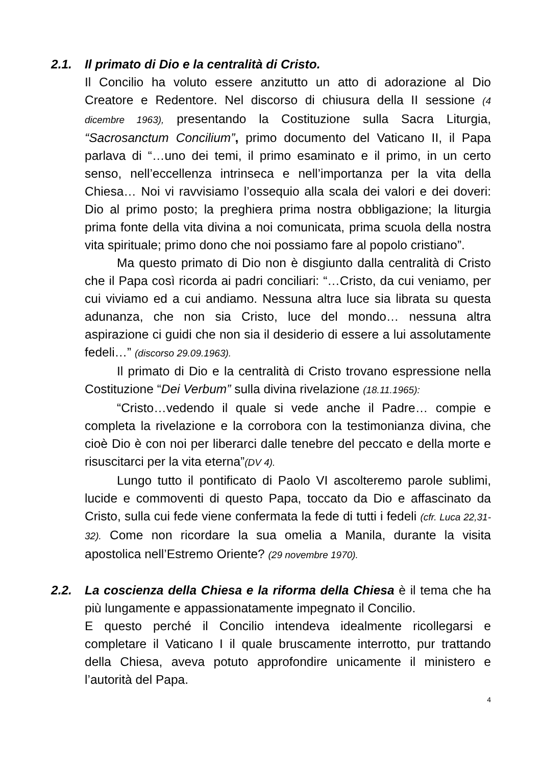2.1. Il primato di Dio e la centralità di Cristo.
Il Concilio ha voluto essere anzitutto un atto di adorazione al Dio Creatore e Redentore. Nel discorso di chiusura della II sessione (4 dicembre 1963), presentando la Costituzione sulla Sacra Liturgia, “Sacrosanctum Concilium”, primo documento del Vaticano II, il Papa parlava di “…uno dei temi, il primo esaminato e il primo, in un certo senso, nell’eccellenza intrinseca e nell’importanza per la vita della Chiesa… Noi vi ravvisiamo l’ossequio alla scala dei valori e dei doveri: Dio al primo posto; la preghiera prima nostra obbligazione; la liturgia prima fonte della vita divina a noi comunicata, prima scuola della nostra vita spirituale; primo dono che noi possiamo fare al popolo cristiano”.
Ma questo primato di Dio non è disgiunto dalla centralità di Cristo che il Papa così ricorda ai padri conciliari: “…Cristo, da cui veniamo, per cui viviamo ed a cui andiamo. Nessuna altra luce sia librata su questa adunanza, che non sia Cristo, luce del mondo… nessuna altra aspirazione ci guidi che non sia il desiderio di essere a lui assolutamente fedeli…” (discorso 29.09.1963).
Il primato di Dio e la centralità di Cristo trovano espressione nella Costituzione “Dei Verbum” sulla divina rivelazione (18.11.1965):
“Cristo…vedendo il quale si vede anche il Padre… compie e completa la rivelazione e la corrobora con la testimonianza divina, che cioè Dio è con noi per liberarci dalle tenebre del peccato e della morte e risuscitarci per la vita eterna”(DV 4).
Lungo tutto il pontificato di Paolo VI ascolteremo parole sublimi, lucide e commoventi di questo Papa, toccato da Dio e affascinato da Cristo, sulla cui fede viene confermata la fede di tutti i fedeli (cfr. Luca 22,31-32). Come non ricordare la sua omelia a Manila, durante la visita apostolica nell’Estremo Oriente? (29 novembre 1970).
2.2. La coscienza della Chiesa e la riforma della Chiesa è il tema che ha più lungamente e appassionatamente impegnato il Concilio.
E questo perché il Concilio intendeva idealmente ricollegarsi e completare il Vaticano I il quale bruscamente interrotto, pur trattando della Chiesa, aveva potuto approfondire unicamente il ministero e l’autorità del Papa.
4